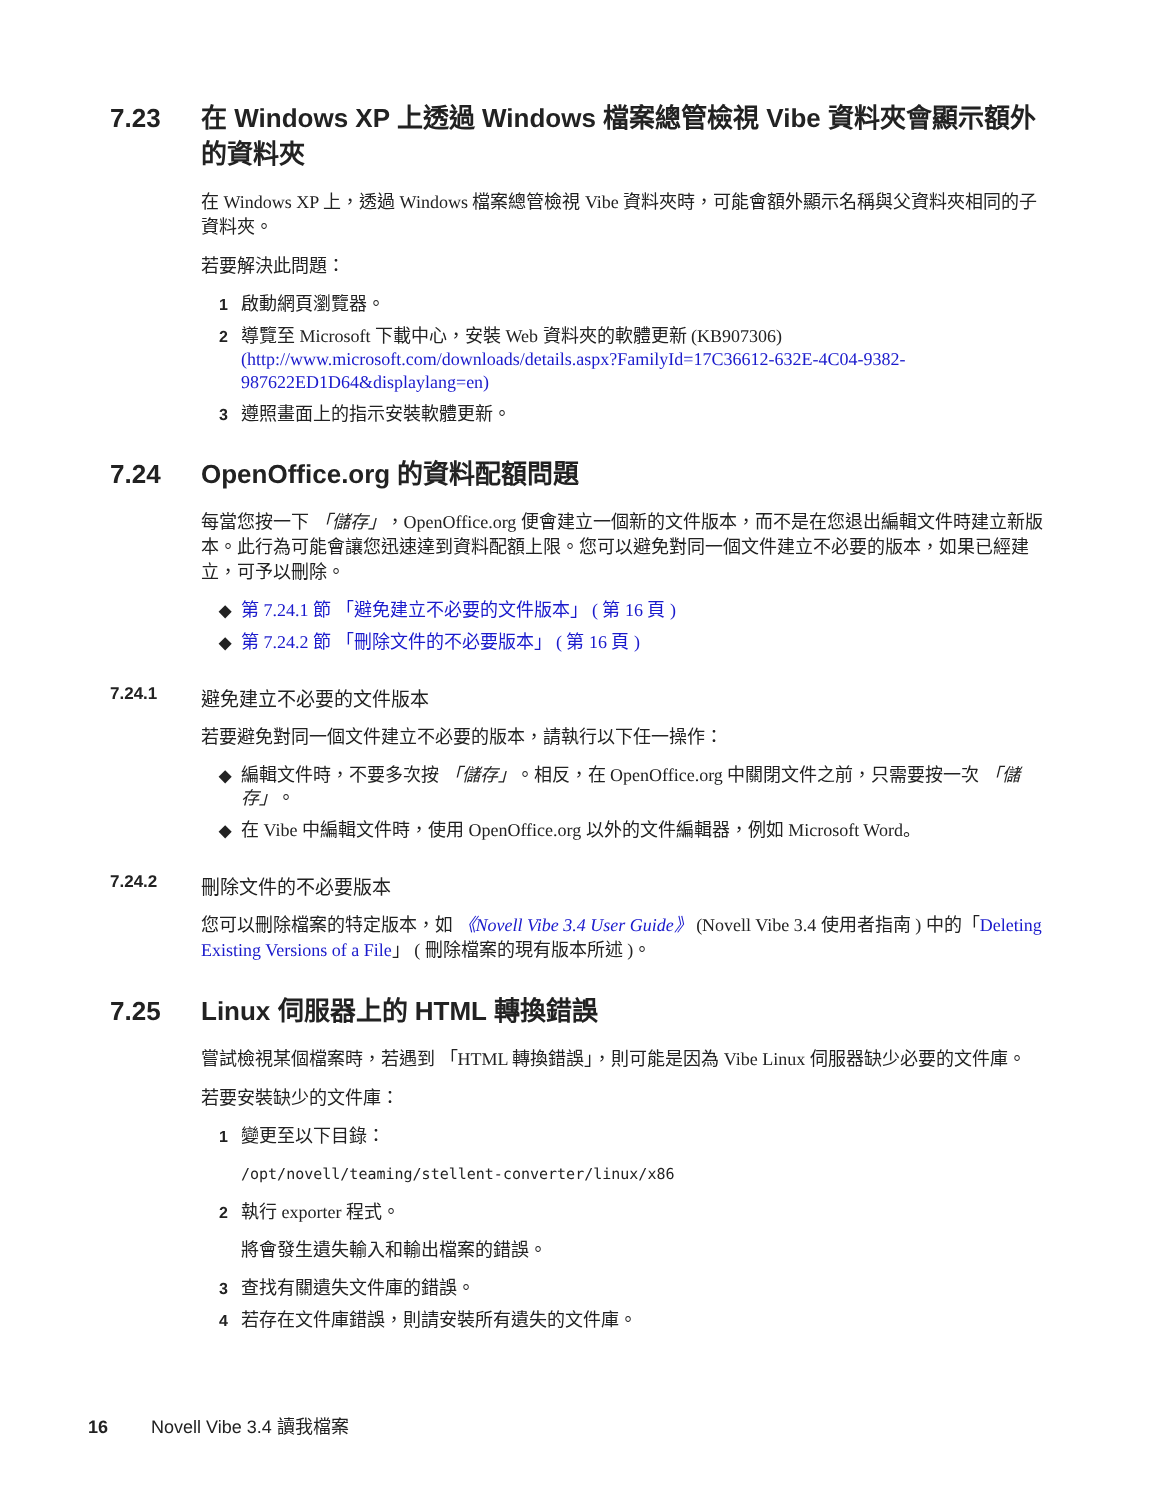7.23 在 Windows XP 上透過 Windows 檔案總管檢視 Vibe 資料夾會顯示額外的資料夾
在 Windows XP 上，透過 Windows 檔案總管檢視 Vibe 資料夾時，可能會額外顯示名稱與父資料夾相同的子資料夾。
若要解決此問題：
1 啟動網頁瀏覽器。
2 導覽至 Microsoft 下載中心，安裝 Web 資料夾的軟體更新 (KB907306) (http://www.microsoft.com/downloads/details.aspx?FamilyId=17C36612-632E-4C04-9382-987622ED1D64&displaylang=en)
3 遵照畫面上的指示安裝軟體更新。
7.24 OpenOffice.org 的資料配額問題
每當您按一下 「儲存」，OpenOffice.org 便會建立一個新的文件版本，而不是在您退出編輯文件時建立新版本。此行為可能會讓您迅速達到資料配額上限。您可以避免對同一個文件建立不必要的版本，如果已經建立，可予以刪除。
◆ 第 7.24.1 節 「避免建立不必要的文件版本」 ( 第 16 頁 )
◆ 第 7.24.2 節 「刪除文件的不必要版本」 ( 第 16 頁 )
7.24.1 避免建立不必要的文件版本
若要避免對同一個文件建立不必要的版本，請執行以下任一操作：
◆ 編輯文件時，不要多次按 「儲存」。相反，在 OpenOffice.org 中關閉文件之前，只需要按一次 「儲存」。
◆ 在 Vibe 中編輯文件時，使用 OpenOffice.org 以外的文件編輯器，例如 Microsoft Word。
7.24.2 刪除文件的不必要版本
您可以刪除檔案的特定版本，如 《Novell Vibe 3.4 User Guide》 (Novell Vibe 3.4 使用者指南 ) 中的「Deleting Existing Versions of a File」 ( 刪除檔案的現有版本所述 )。
7.25 Linux 伺服器上的 HTML 轉換錯誤
嘗試檢視某個檔案時，若遇到 「HTML 轉換錯誤」，則可能是因為 Vibe Linux 伺服器缺少必要的文件庫。
若要安裝缺少的文件庫：
1 變更至以下目錄：
/opt/novell/teaming/stellent-converter/linux/x86
2 執行 exporter 程式。
將會發生遺失輸入和輸出檔案的錯誤。
3 查找有關遺失文件庫的錯誤。
4 若存在文件庫錯誤，則請安裝所有遺失的文件庫。
16 Novell Vibe 3.4 讀我檔案